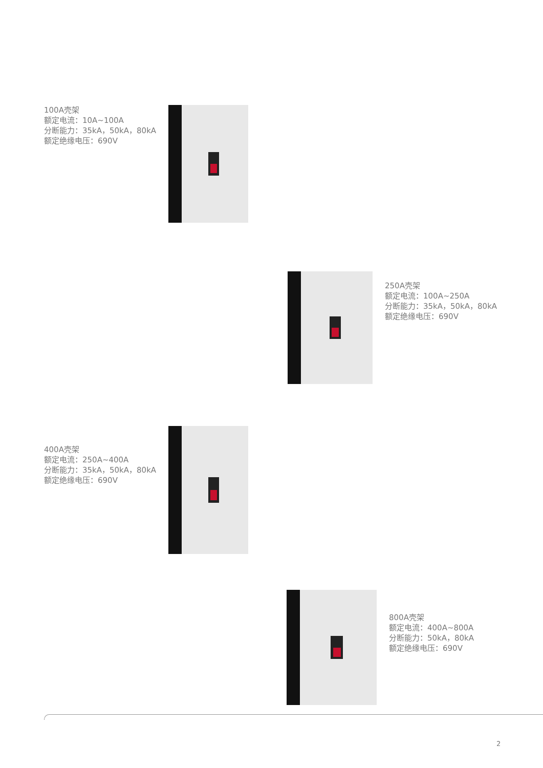100A壳架
额定电流：10A~100A
分断能力：35kA，50kA，80kA
额定绝缘电压：690V
250A壳架
额定电流：100A~250A
分断能力：35kA，50kA，80kA
额定绝缘电压：690V
400A壳架
额定电流：250A~400A
分断能力：35kA，50kA，80kA
额定绝缘电压：690V
800A壳架
额定电流：400A~800A
分断能力：50kA，80kA
额定绝缘电压：690V
2